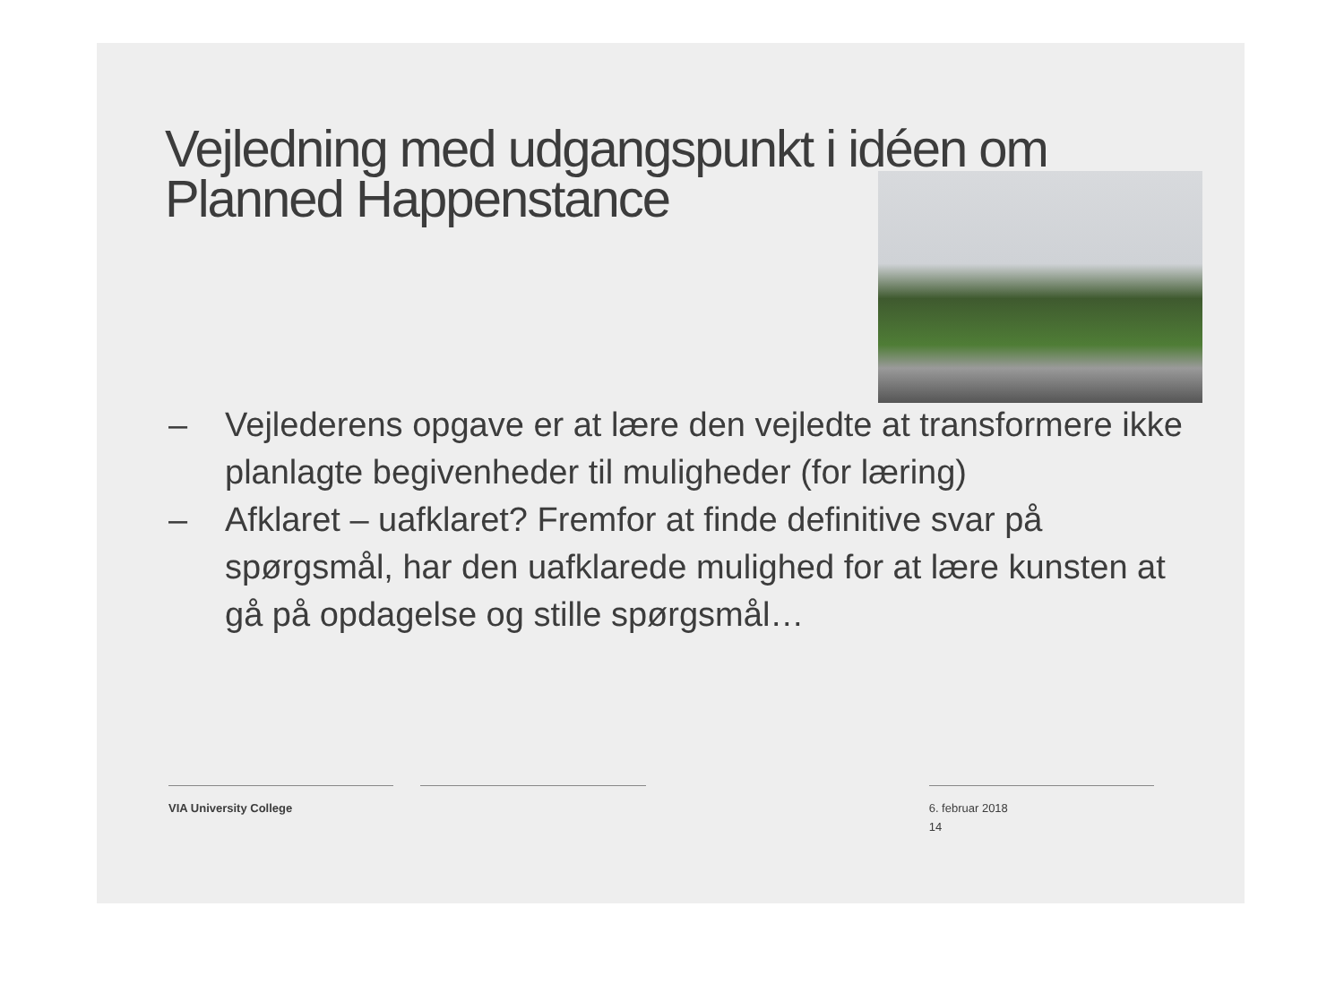Vejledning med udgangspunkt i idéen om Planned Happenstance
– Vejlederens opgave er at lære den vejledte at transformere ikke planlagte begivenheder til muligheder (for læring)
– Afklaret – uafklaret? Fremfor at finde definitive svar på spørgsmål, har den uafklarede mulighed for at lære kunsten at gå på opdagelse og stille spørgsmål…
VIA University College 6. februar 2018
14